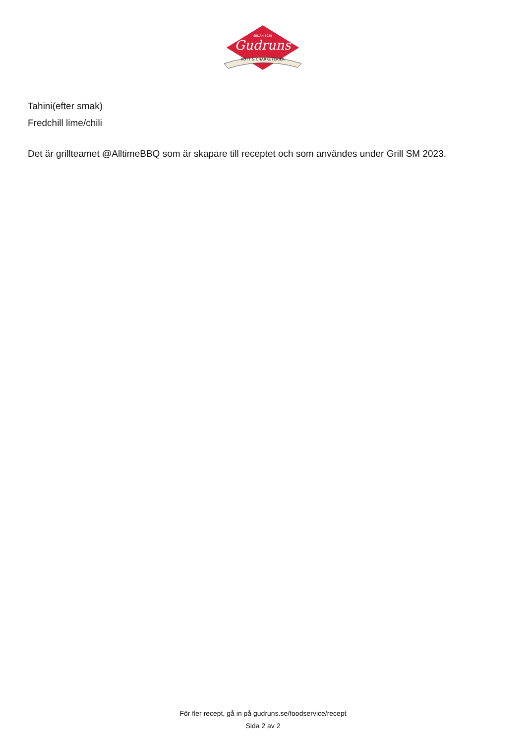SEDAN 1925
Gudruns
KÖTT & CHARKUTERIER
Tahini(efter smak)
Fredchill lime/chili
Det är grillteamet @AlltimeBBQ som är skapare till receptet och som användes under Grill SM 2023.
För fler recept, gå in på gudruns.se/foodservice/recept
Sida 2 av 2